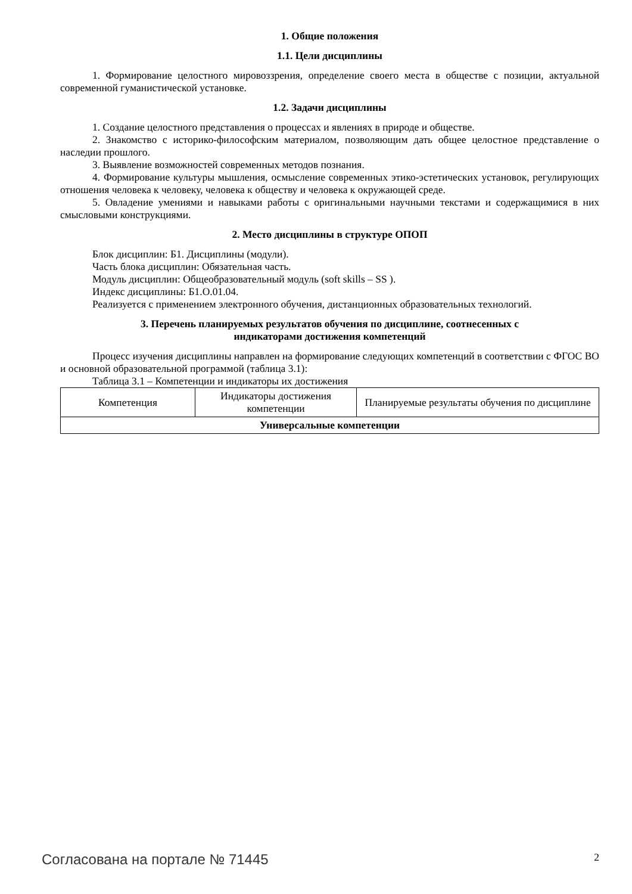1. Общие положения
1.1. Цели дисциплины
1. Формирование целостного мировоззрения, определение своего места в обществе с позиции, актуальной современной гуманистической установке.
1.2. Задачи дисциплины
1. Создание целостного представления о процессах и явлениях в природе и обществе.
2. Знакомство с историко-философским материалом, позволяющим дать общее целостное представление о наследии прошлого.
3. Выявление возможностей современных методов познания.
4. Формирование культуры мышления, осмысление современных этико-эстетических установок, регулирующих отношения человека к человеку, человека к обществу и человека к окружающей среде.
5. Овладение умениями и навыками работы с оригинальными научными текстами и содержащимися в них смысловыми конструкциями.
2. Место дисциплины в структуре ОПОП
Блок дисциплин: Б1. Дисциплины (модули).
Часть блока дисциплин: Обязательная часть.
Модуль дисциплин: Общеобразовательный модуль (soft skills – SS ).
Индекс дисциплины: Б1.О.01.04.
Реализуется с применением электронного обучения, дистанционных образовательных технологий.
3. Перечень планируемых результатов обучения по дисциплине, соотнесенных с
индикаторами достижения компетенций
Процесс изучения дисциплины направлен на формирование следующих компетенций в соответствии с ФГОС ВО и основной образовательной программой (таблица 3.1):
Таблица 3.1 – Компетенции и индикаторы их достижения
| Компетенция | Индикаторы достижения компетенции | Планируемые результаты обучения по дисциплине |
| --- | --- | --- |
| Универсальные компетенции | | |
Согласована на портале № 71445 2